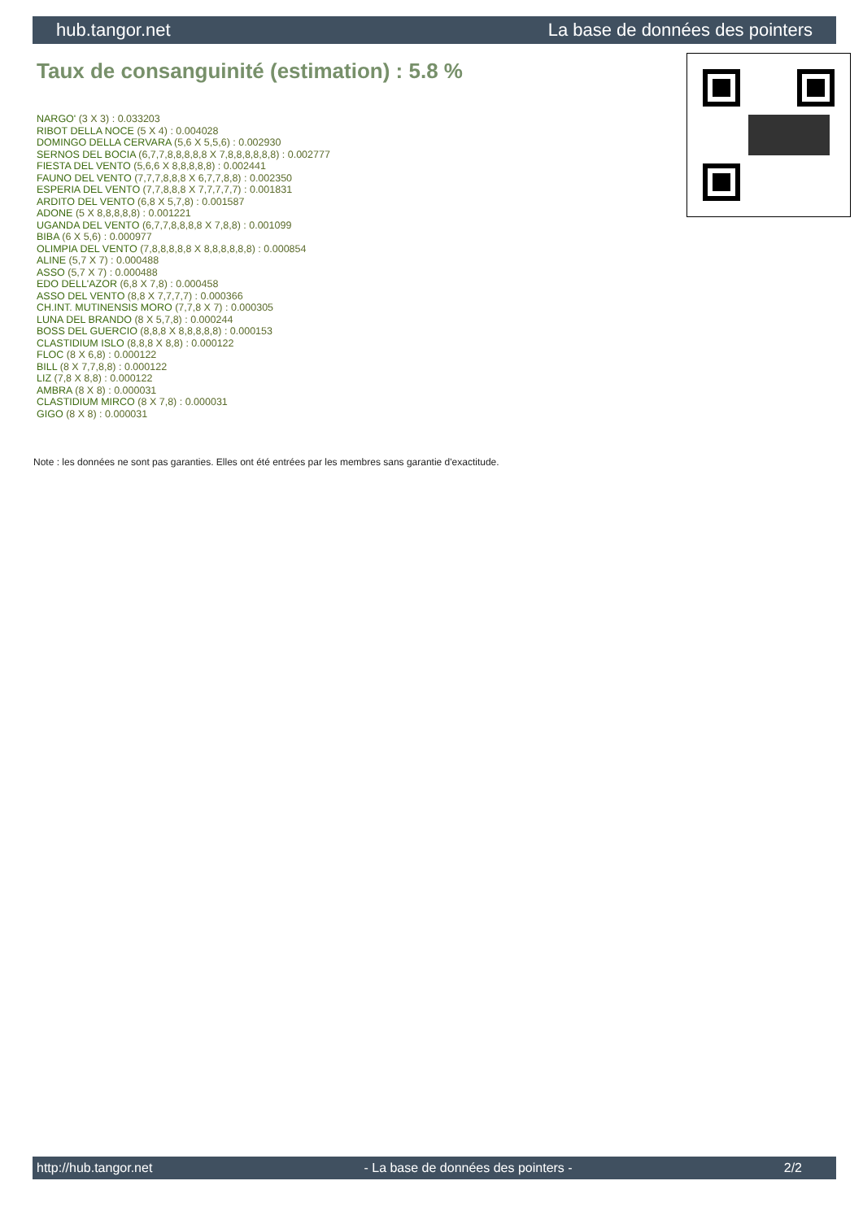hub.tangor.net La base de données des pointers
Taux de consanguinité (estimation) : 5.8 %
NARGO' (3 X 3) : 0.033203
RIBOT DELLA NOCE (5 X 4) : 0.004028
DOMINGO DELLA CERVARA (5,6 X 5,5,6) : 0.002930
SERNOS DEL BOCIA (6,7,7,8,8,8,8,8 X 7,8,8,8,8,8,8) : 0.002777
FIESTA DEL VENTO (5,6,6 X 8,8,8,8,8) : 0.002441
FAUNO DEL VENTO (7,7,7,8,8,8 X 6,7,7,8,8) : 0.002350
ESPERIA DEL VENTO (7,7,8,8,8 X 7,7,7,7,7) : 0.001831
ARDITO DEL VENTO (6,8 X 5,7,8) : 0.001587
ADONE (5 X 8,8,8,8,8) : 0.001221
UGANDA DEL VENTO (6,7,7,8,8,8,8 X 7,8,8) : 0.001099
BIBA (6 X 5,6) : 0.000977
OLIMPIA DEL VENTO (7,8,8,8,8,8 X 8,8,8,8,8,8) : 0.000854
ALINE (5,7 X 7) : 0.000488
ASSO (5,7 X 7) : 0.000488
EDO DELL'AZOR (6,8 X 7,8) : 0.000458
ASSO DEL VENTO (8,8 X 7,7,7,7) : 0.000366
CH.INT. MUTINENSIS MORO (7,7,8 X 7) : 0.000305
LUNA DEL BRANDO (8 X 5,7,8) : 0.000244
BOSS DEL GUERCIO (8,8,8 X 8,8,8,8,8) : 0.000153
CLASTIDIUM ISLO (8,8,8 X 8,8) : 0.000122
FLOC (8 X 6,8) : 0.000122
BILL (8 X 7,7,8,8) : 0.000122
LIZ (7,8 X 8,8) : 0.000122
AMBRA (8 X 8) : 0.000031
CLASTIDIUM MIRCO (8 X 7,8) : 0.000031
GIGO (8 X 8) : 0.000031
Note : les données ne sont pas garanties. Elles ont été entrées par les membres sans garantie d'exactitude.
http://hub.tangor.net - La base de données des pointers - 2/2